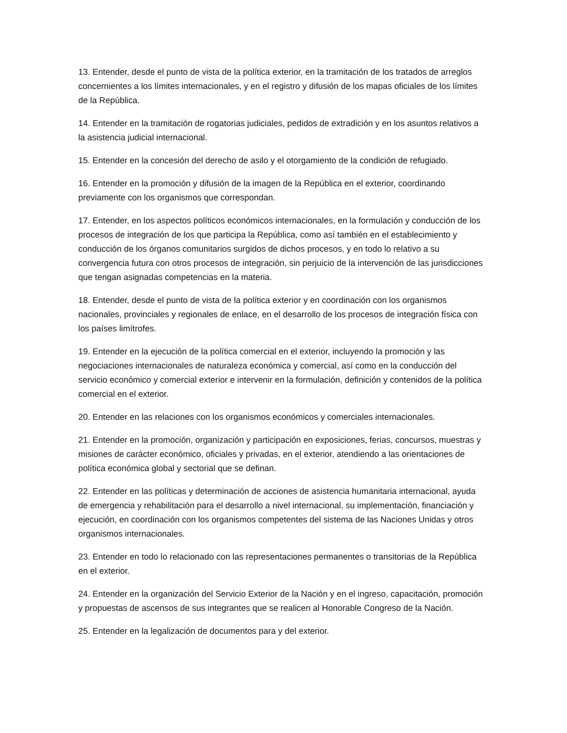13. Entender, desde el punto de vista de la política exterior, en la tramitación de los tratados de arreglos concernientes a los límites internacionales, y en el registro y difusión de los mapas oficiales de los límites de la República.
14. Entender en la tramitación de rogatorias judiciales, pedidos de extradición y en los asuntos relativos a la asistencia judicial internacional.
15. Entender en la concesión del derecho de asilo y el otorgamiento de la condición de refugiado.
16. Entender en la promoción y difusión de la imagen de la República en el exterior, coordinando previamente con los organismos que correspondan.
17. Entender, en los aspectos políticos económicos internacionales, en la formulación y conducción de los procesos de integración de los que participa la República, como así también en el establecimiento y conducción de los órganos comunitarios surgidos de dichos procesos, y en todo lo relativo a su convergencia futura con otros procesos de integración, sin perjuicio de la intervención de las jurisdicciones que tengan asignadas competencias en la materia.
18. Entender, desde el punto de vista de la política exterior y en coordinación con los organismos nacionales, provinciales y regionales de enlace, en el desarrollo de los procesos de integración física con los países limítrofes.
19. Entender en la ejecución de la política comercial en el exterior, incluyendo la promoción y las negociaciones internacionales de naturaleza económica y comercial, así como en la conducción del servicio económico y comercial exterior e intervenir en la formulación, definición y contenidos de la política comercial en el exterior.
20. Entender en las relaciones con los organismos económicos y comerciales internacionales.
21. Entender en la promoción, organización y participación en exposiciones, ferias, concursos, muestras y misiones de carácter económico, oficiales y privadas, en el exterior, atendiendo a las orientaciones de política económica global y sectorial que se definan.
22. Entender en las políticas y determinación de acciones de asistencia humanitaria internacional, ayuda de emergencia y rehabilitación para el desarrollo a nivel internacional, su implementación, financiación y ejecución, en coordinación con los organismos competentes del sistema de las Naciones Unidas y otros organismos internacionales.
23. Entender en todo lo relacionado con las representaciones permanentes o transitorias de la República en el exterior.
24. Entender en la organización del Servicio Exterior de la Nación y en el ingreso, capacitación, promoción y propuestas de ascensos de sus integrantes que se realicen al Honorable Congreso de la Nación.
25. Entender en la legalización de documentos para y del exterior.